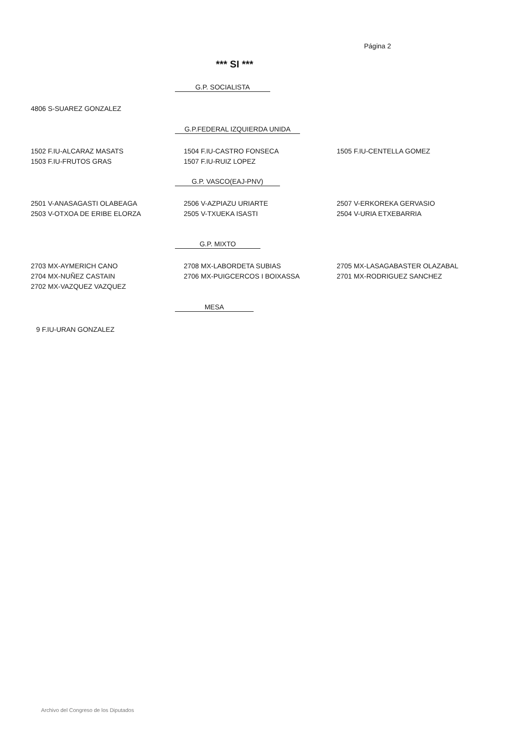Página 2
*** SI ***
G.P. SOCIALISTA
4806 S-SUAREZ GONZALEZ
G.P.FEDERAL IZQUIERDA UNIDA
1502 F.IU-ALCARAZ MASATS
1503 F.IU-FRUTOS GRAS
1504 F.IU-CASTRO FONSECA
1507 F.IU-RUIZ LOPEZ
1505 F.IU-CENTELLA GOMEZ
G.P. VASCO(EAJ-PNV)
2501 V-ANASAGASTI OLABEAGA
2503 V-OTXOA DE ERIBE ELORZA
2506 V-AZPIAZU URIARTE
2505 V-TXUEKA ISASTI
2507 V-ERKOREKA GERVASIO
2504 V-URIA ETXEBARRIA
G.P. MIXTO
2703 MX-AYMERICH CANO
2704 MX-NUÑEZ CASTAIN
2702 MX-VAZQUEZ VAZQUEZ
2708 MX-LABORDETA SUBIAS
2706 MX-PUIGCERCOS I BOIXASSA
2705 MX-LASAGABASTER OLAZABAL
2701 MX-RODRIGUEZ SANCHEZ
MESA
9 F.IU-URAN GONZALEZ
Archivo del Congreso de los Diputados